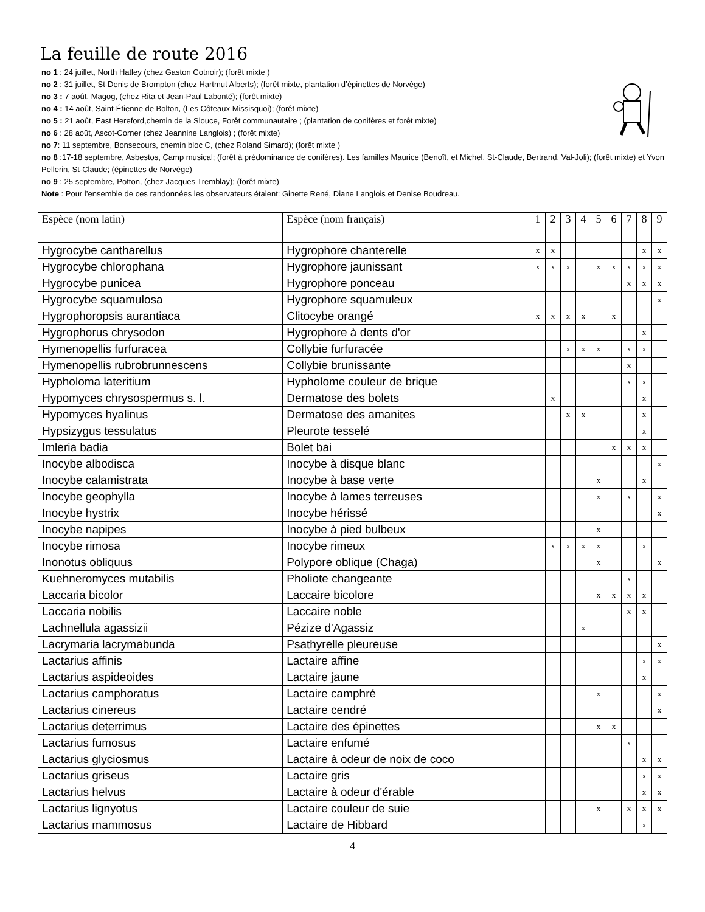La feuille de route 2016
no 1 : 24 juillet, North Hatley (chez Gaston Cotnoir); (forêt mixte )
no 2 : 31 juillet, St-Denis de Brompton (chez Hartmut Alberts); (forêt mixte, plantation d’épinettes de Norvège)
no 3 : 7 août, Magog, (chez Rita et Jean-Paul Labonté); (forêt mixte)
no 4 : 14 août, Saint-Étienne de Bolton, (Les Côteaux Missisquoi); (forêt mixte)
no 5 : 21 août, East Hereford,chemin de la Slouce, Forêt communautaire ; (plantation de conifères et forêt mixte)
no 6 : 28 août, Ascot-Corner (chez Jeannine Langlois) ; (forêt mixte)
no 7: 11 septembre, Bonsecours, chemin bloc C, (chez Roland Simard); (forêt mixte )
no 8 :17-18 septembre, Asbestos, Camp musical; (forêt à prédominance de conifères). Les familles Maurice (Benoît, et Michel, St-Claude, Bertrand, Val-Joli); (forêt mixte) et Yvon Pellerin, St-Claude; (épinettes de Norvège)
no 9 : 25 septembre, Potton, (chez Jacques Tremblay); (forêt mixte)
Note : Pour l’ensemble de ces randonnées les observateurs étaient: Ginette René, Diane Langlois et Denise Boudreau.
| Espèce (nom latin) | Espèce (nom français) | 1 | 2 | 3 | 4 | 5 | 6 | 7 | 8 | 9 |
| --- | --- | --- | --- | --- | --- | --- | --- | --- | --- | --- |
| Hygrocybe cantharellus | Hygrophore chanterelle | x | x | | | | | | x | x |
| Hygrocybe chlorophana | Hygrophore jaunissant | x | x | x | | x | x | x | x | x |
| Hygrocybe punicea | Hygrophore ponceau | | | | | | | x | x | x |
| Hygrocybe squamulosa | Hygrophore squamuleux | | | | | | | | | x |
| Hygrophoropsis aurantiaca | Clitocybe orangé | x | x | x | x | | x | | | |
| Hygrophorus chrysodon | Hygrophore à dents d'or | | | | | | | | x | |
| Hymenopellis furfuracea | Collybie furfuracée | | | x | x | x | | x | x | |
| Hymenopellis rubrobrunnescens | Collybie brunissante | | | | | | | x | | |
| Hypholoma lateritium | Hypholome couleur de brique | | | | | | | x | x | |
| Hypomyces chrysospermus s. l. | Dermatose des bolets | | x | | | | | | x | |
| Hypomyces hyalinus | Dermatose des amanites | | | x | x | | | | x | |
| Hypsizygus tessulatus | Pleurote tesselé | | | | | | | | x | |
| Imleria badia | Bolet bai | | | | | | x | x | x | |
| Inocybe albodisca | Inocybe à disque blanc | | | | | | | | | x |
| Inocybe calamistrata | Inocybe à base verte | | | | | x | | | x | |
| Inocybe geophylla | Inocybe à lames terreuses | | | | | x | | x | | x |
| Inocybe hystrix | Inocybe hérissé | | | | | | | | | x |
| Inocybe napipes | Inocybe à pied bulbeux | | | | | x | | | | |
| Inocybe rimosa | Inocybe rimeux | | x | x | x | x | | | x | |
| Inonotus obliquus | Polypore oblique (Chaga) | | | | | x | | | | x |
| Kuehneromyces mutabilis | Pholiote changeante | | | | | | | x | | |
| Laccaria bicolor | Laccaire bicolore | | | | | x | x | x | x | |
| Laccaria nobilis | Laccaire noble | | | | | | | x | x | |
| Lachnellula agassizii | Pézize d'Agassiz | | | | x | | | | | |
| Lacrymaria lacrymabunda | Psathyrelle pleureuse | | | | | | | | | x |
| Lactarius affinis | Lactaire affine | | | | | | | | x | x |
| Lactarius aspideoides | Lactaire jaune | | | | | | | | x | |
| Lactarius camphoratus | Lactaire camphré | | | | | x | | | | x |
| Lactarius cinereus | Lactaire cendré | | | | | | | | | x |
| Lactarius deterrimus | Lactaire des épinettes | | | | | x | x | | | |
| Lactarius fumosus | Lactaire enfumé | | | | | | | x | | |
| Lactarius glyciosmus | Lactaire à odeur de noix de coco | | | | | | | | x | x |
| Lactarius griseus | Lactaire gris | | | | | | | | x | x |
| Lactarius helvus | Lactaire à odeur d'érable | | | | | | | | x | x |
| Lactarius lignyotus | Lactaire couleur de suie | | | | | x | | x | x | x |
| Lactarius mammosus | Lactaire de Hibbard | | | | | | | | x | |
4